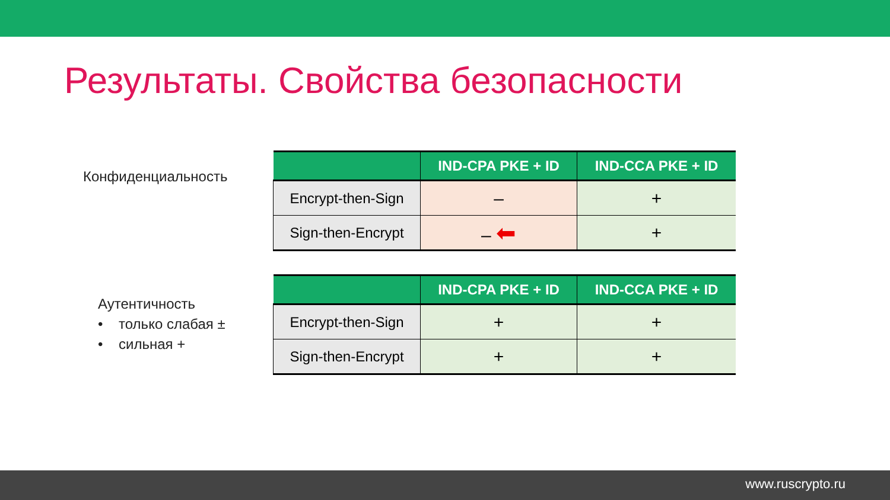Результаты. Свойства безопасности
Конфиденциальность
| | IND-CPA PKE + ID | IND-CCA PKE + ID |
| --- | --- | --- |
| Encrypt-then-Sign | – | + |
| Sign-then-Encrypt | – ⬅ | + |
Аутентичность
• только слабая ±
• сильная +
| | IND-CPA PKE + ID | IND-CCA PKE + ID |
| --- | --- | --- |
| Encrypt-then-Sign | + | + |
| Sign-then-Encrypt | + | + |
www.ruscrypto.ru